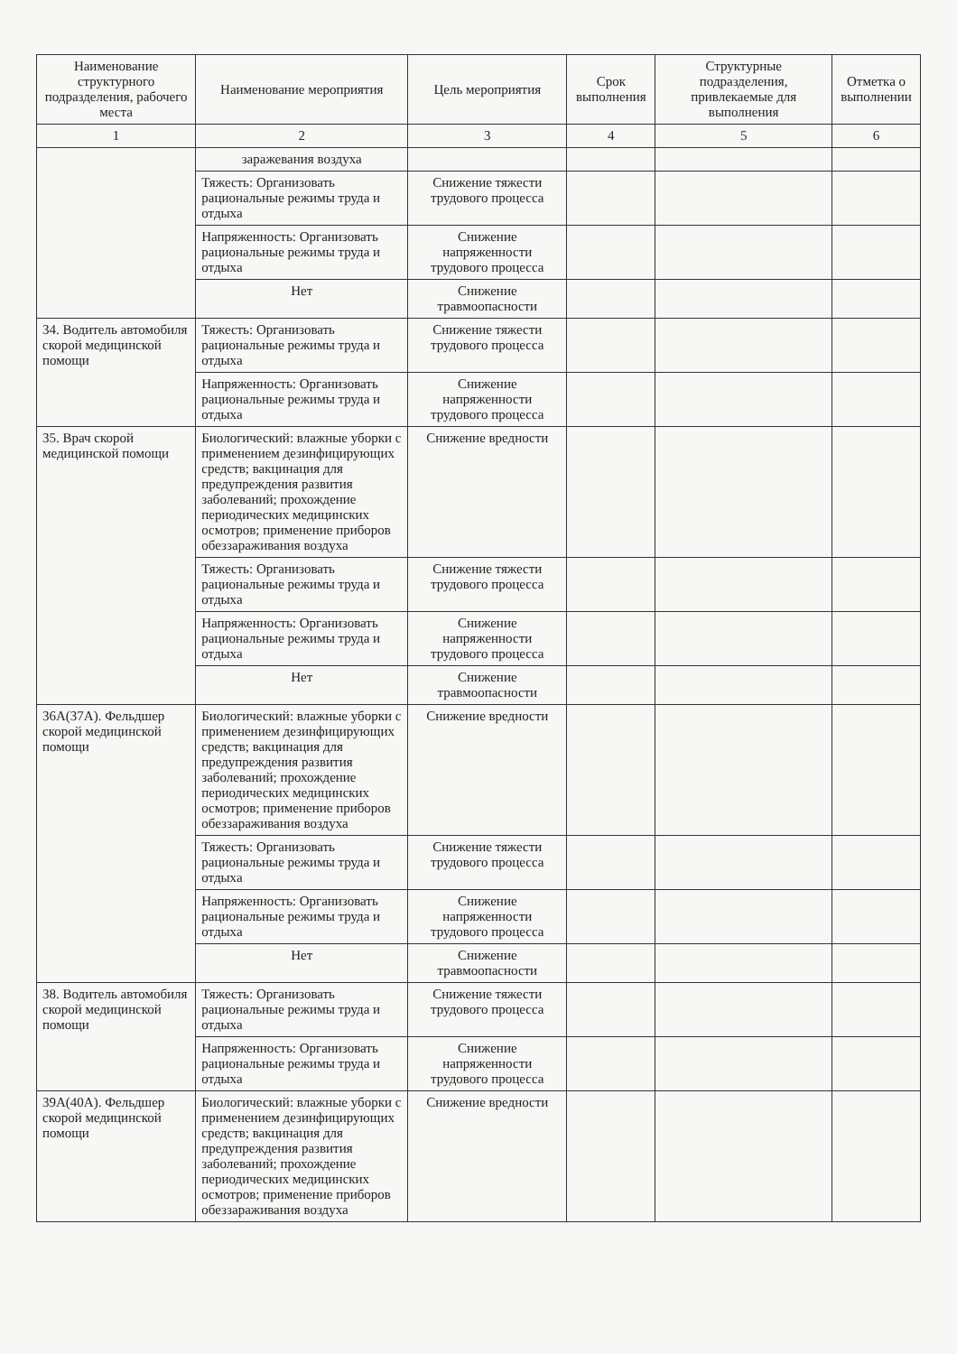| Наименование структурного подразделения, рабочего места | Наименование мероприятия | Цель мероприятия | Срок выполнения | Структурные подразделения, привлекаемые для выполнения | Отметка о выполнении |
| --- | --- | --- | --- | --- | --- |
| 1 | 2 | 3 | 4 | 5 | 6 |
| | заражевания воздуха | | | | |
| | Тяжесть: Организовать рациональные режимы труда и отдыха | Снижение тяжести трудового процесса | | | |
| | Напряженность: Организовать рациональные режимы труда и отдыха | Снижение напряженности трудового процесса | | | |
| | Нет | Снижение травмоопасности | | | |
| 34. Водитель автомобиля скорой медицинской помощи | Тяжесть: Организовать рациональные режимы труда и отдыха | Снижение тяжести трудового процесса | | | |
| | Напряженность: Организовать рациональные режимы труда и отдыха | Снижение напряженности трудового процесса | | | |
| 35. Врач скорой медицинской помощи | Биологический: влажные уборки с применением дезинфицирующих средств; вакцинация для предупреждения развития заболеваний; прохождение периодических медицинских осмотров; применение приборов обеззараживания воздуха | Снижение вредности | | | |
| | Тяжесть: Организовать рациональные режимы труда и отдыха | Снижение тяжести трудового процесса | | | |
| | Напряженность: Организовать рациональные режимы труда и отдыха | Снижение напряженности трудового процесса | | | |
| | Нет | Снижение травмоопасности | | | |
| 36А(37А). Фельдшер скорой медицинской помощи | Биологический: влажные уборки с применением дезинфицирующих средств; вакцинация для предупреждения развития заболеваний; прохождение периодических медицинских осмотров; применение приборов обеззараживания воздуха | Снижение вредности | | | |
| | Тяжесть: Организовать рациональные режимы труда и отдыха | Снижение тяжести трудового процесса | | | |
| | Напряженность: Организовать рациональные режимы труда и отдыха | Снижение напряженности трудового процесса | | | |
| | Нет | Снижение травмоопасности | | | |
| 38. Водитель автомобиля скорой медицинской помощи | Тяжесть: Организовать рациональные режимы труда и отдыха | Снижение тяжести трудового процесса | | | |
| | Напряженность: Организовать рациональные режимы труда и отдыха | Снижение напряженности трудового процесса | | | |
| 39А(40А). Фельдшер скорой медицинской помощи | Биологический: влажные уборки с применением дезинфицирующих средств; вакцинация для предупреждения развития заболеваний; прохождение периодических медицинских осмотров; применение приборов обеззараживания воздуха | Снижение вредности | | | |